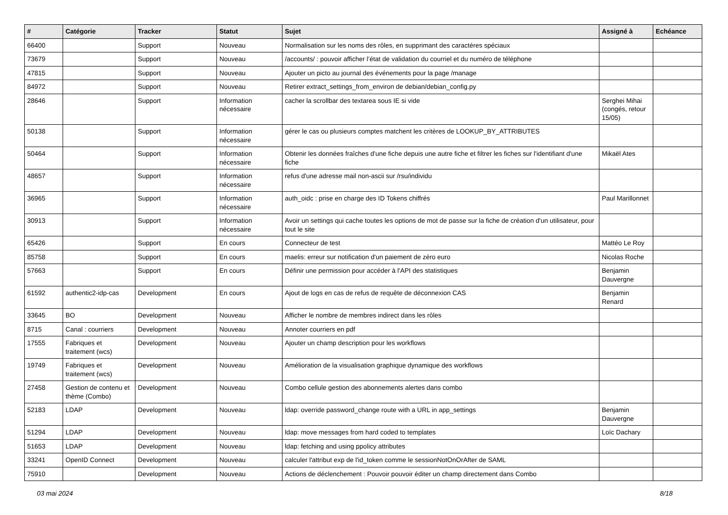| # | Catégorie | Tracker | Statut | Sujet | Assigné à | Echéance |
| --- | --- | --- | --- | --- | --- | --- |
| 66400 | | Support | Nouveau | Normalisation sur les noms des rôles, en supprimant des caractéres spéciaux | | |
| 73679 | | Support | Nouveau | /accounts/ : pouvoir afficher l’état de validation du courriel et du numéro de téléphone | | |
| 47815 | | Support | Nouveau | Ajouter un picto au journal des événements pour la page /manage | | |
| 84972 | | Support | Nouveau | Retirer extract_settings_from_environ de debian/debian_config.py | | |
| 28646 | | Support | Information nécessaire | cacher la scrollbar des textarea sous IE si vide | Serghei Mihai (congés, retour 15/05) | |
| 50138 | | Support | Information nécessaire | gérer le cas ou plusieurs comptes matchent les critères de LOOKUP_BY_ATTRIBUTES | | |
| 50464 | | Support | Information nécessaire | Obtenir les données fraîches d'une fiche depuis une autre fiche et filtrer les fiches sur l'identifiant d'une fiche | Mikaël Ates | |
| 48657 | | Support | Information nécessaire | refus d'une adresse mail non-ascii sur /rsu/individu | | |
| 36965 | | Support | Information nécessaire | auth_oidc : prise en charge des ID Tokens chiffrés | Paul Marillonnet | |
| 30913 | | Support | Information nécessaire | Avoir un settings qui cache toutes les options de mot de passe sur la fiche de création d'un utilisateur, pour tout le site | | |
| 65426 | | Support | En cours | Connecteur de test | Mattéo Le Roy | |
| 85758 | | Support | En cours | maelis: erreur sur notification d'un paiement de zéro euro | Nicolas Roche | |
| 57663 | | Support | En cours | Définir une permission pour accéder à l'API des statistiques | Benjamin Dauvergne | |
| 61592 | authentic2-idp-cas | Development | En cours | Ajout de logs en cas de refus de requête de déconnexion CAS | Benjamin Renard | |
| 33645 | BO | Development | Nouveau | Afficher le nombre de membres indirect dans les rôles | | |
| 8715 | Canal : courriers | Development | Nouveau | Annoter courriers en pdf | | |
| 17555 | Fabriques et traitement (wcs) | Development | Nouveau | Ajouter un champ description pour les workflows | | |
| 19749 | Fabriques et traitement (wcs) | Development | Nouveau | Amélioration de la visualisation graphique dynamique des workflows | | |
| 27458 | Gestion de contenu et thème (Combo) | Development | Nouveau | Combo cellule gestion des abonnements alertes dans combo | | |
| 52183 | LDAP | Development | Nouveau | ldap: override password_change route with a URL in app_settings | Benjamin Dauvergne | |
| 51294 | LDAP | Development | Nouveau | ldap: move messages from hard coded to templates | Loïc Dachary | |
| 51653 | LDAP | Development | Nouveau | ldap: fetching and using ppolicy attributes | | |
| 33241 | OpenID Connect | Development | Nouveau | calculer l'attribut exp de l'id_token comme le sessionNotOnOrAfter de SAML | | |
| 75910 | | Development | Nouveau | Actions de déclenchement : Pouvoir pouvoir éditer un champ directement dans Combo | | |
03 mai 2024 8/18